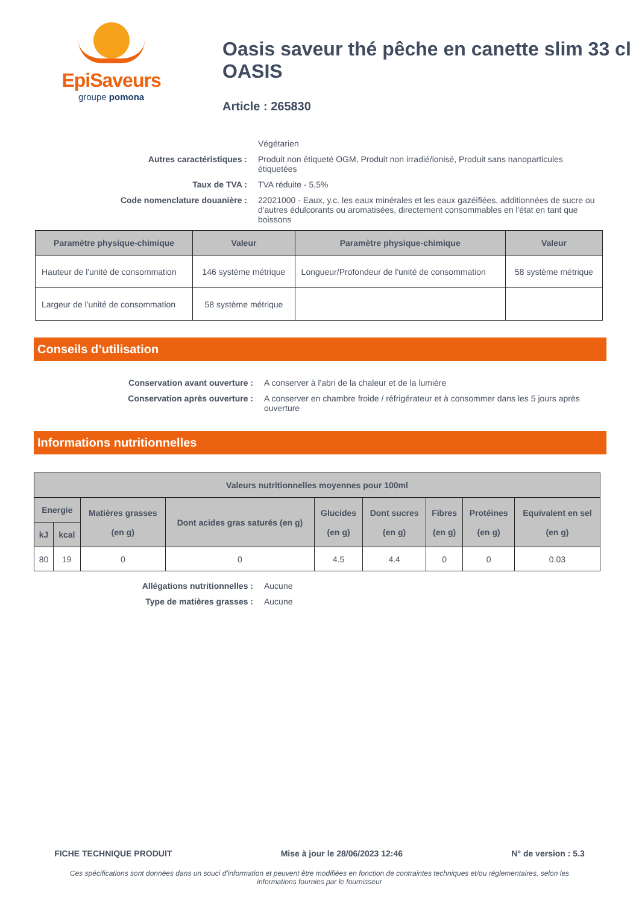EpiSaveurs
groupe pomona
Oasis saveur thé pêche en canette slim 33 cl OASIS
Article : 265830
Végétarien
Autres caractéristiques :
Produit non étiqueté OGM, Produit non irradié/ionisé, Produit sans nanoparticules étiquetées
Taux de TVA :
TVA réduite - 5,5%
Code nomenclature douanière :
22021000 - Eaux, y.c. les eaux minérales et les eaux gazéifiées, additionnées de sucre ou d'autres édulcorants ou aromatisées, directement consommables en l'état en tant que boissons
| Paramètre physique-chimique | Valeur | Paramètre physique-chimique | Valeur |
| --- | --- | --- | --- |
| Hauteur de l'unité de consommation | 146 système métrique | Longueur/Profondeur de l'unité de consommation | 58 système métrique |
| Largeur de l'unité de consommation | 58 système métrique | | |
Conseils d’utilisation
Conservation avant ouverture :
A conserver à l'abri de la chaleur et de la lumière
Conservation après ouverture :
A conserver en chambre froide / réfrigérateur et à consommer dans les 5 jours après ouverture
Informations nutritionnelles
| Valeurs nutritionnelles moyennes pour 100ml | | | | | | | | |
| --- | --- | --- | --- | --- | --- | --- | --- | --- |
| Energie | | Matières grasses (en g) | Dont acides gras saturés (en g) | Glucides (en g) | Dont sucres (en g) | Fibres (en g) | Protéines (en g) | Equivalent en sel (en g) |
| kJ | kcal | | | | | | | |
| 80 | 19 | 0 | 0 | 4.5 | 4.4 | 0 | 0 | 0.03 |
Allégations nutritionnelles :
Aucune
Type de matières grasses :
Aucune
FICHE TECHNIQUE PRODUIT Mise à jour le 28/06/2023 12:46 N° de version : 5.3
Ces spécifications sont données dans un souci d'information et peuvent être modifiées en fonction de contraintes techniques et/ou réglementaires, selon les informations fournies par le fournisseur